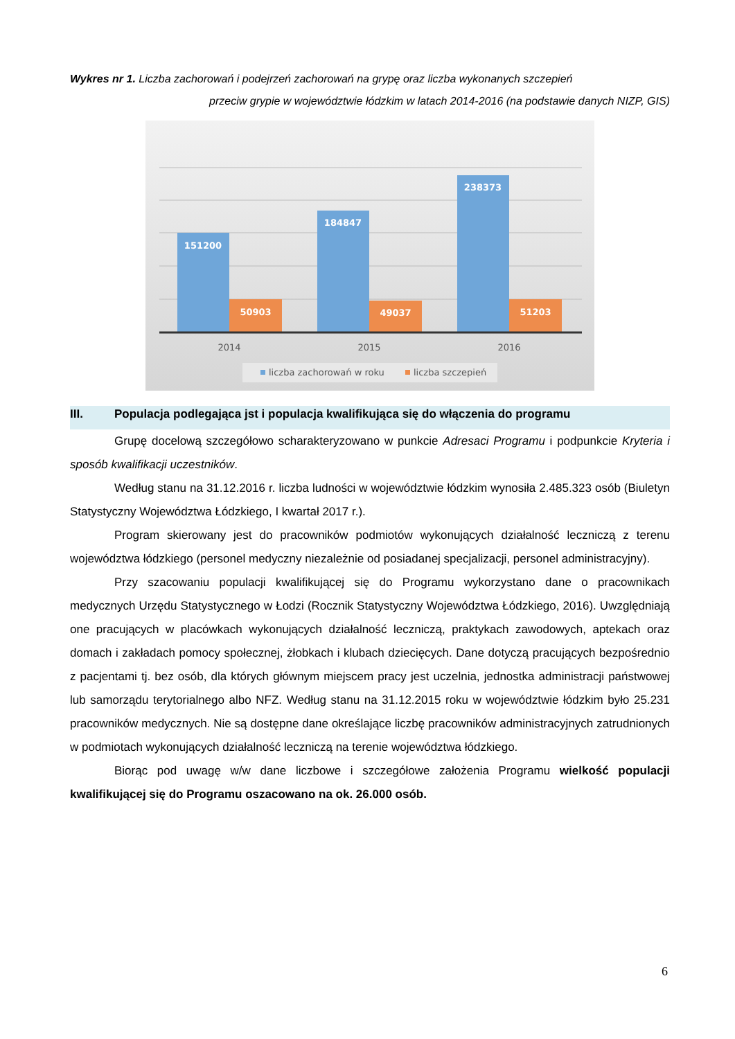Wykres nr 1. Liczba zachorowań i podejrzeń zachorowań na grypę oraz liczba wykonanych szczepień
przeciw grypie w województwie łódzkim w latach 2014-2016 (na podstawie danych NIZP, GIS)
151200
50903
184847
49037
238373
51203
2014
2015
2016
liczba zachorowań w roku
liczba szczepień
III. Populacja podlegająca jst i populacja kwalifikująca się do włączenia do programu
Grupę docelową szczegółowo scharakteryzowano w punkcie Adresaci Programu i podpunkcie Kryteria i sposób kwalifikacji uczestników.
Według stanu na 31.12.2016 r. liczba ludności w województwie łódzkim wynosiła 2.485.323 osób (Biuletyn Statystyczny Województwa Łódzkiego, I kwartał 2017 r.).
Program skierowany jest do pracowników podmiotów wykonujących działalność leczniczą z terenu województwa łódzkiego (personel medyczny niezależnie od posiadanej specjalizacji, personel administracyjny).
Przy szacowaniu populacji kwalifikującej się do Programu wykorzystano dane o pracownikach medycznych Urzędu Statystycznego w Łodzi (Rocznik Statystyczny Województwa Łódzkiego, 2016). Uwzględniają one pracujących w placówkach wykonujących działalność leczniczą, praktykach zawodowych, aptekach oraz domach i zakładach pomocy społecznej, żłobkach i klubach dziecięcych. Dane dotyczą pracujących bezpośrednio z pacjentami tj. bez osób, dla których głównym miejscem pracy jest uczelnia, jednostka administracji państwowej lub samorządu terytorialnego albo NFZ. Według stanu na 31.12.2015 roku w województwie łódzkim było 25.231 pracowników medycznych. Nie są dostępne dane określające liczbę pracowników administracyjnych zatrudnionych w podmiotach wykonujących działalność leczniczą na terenie województwa łódzkiego.
Biorąc pod uwagę w/w dane liczbowe i szczegółowe założenia Programu wielkość populacji kwalifikującej się do Programu oszacowano na ok. 26.000 osób.
6